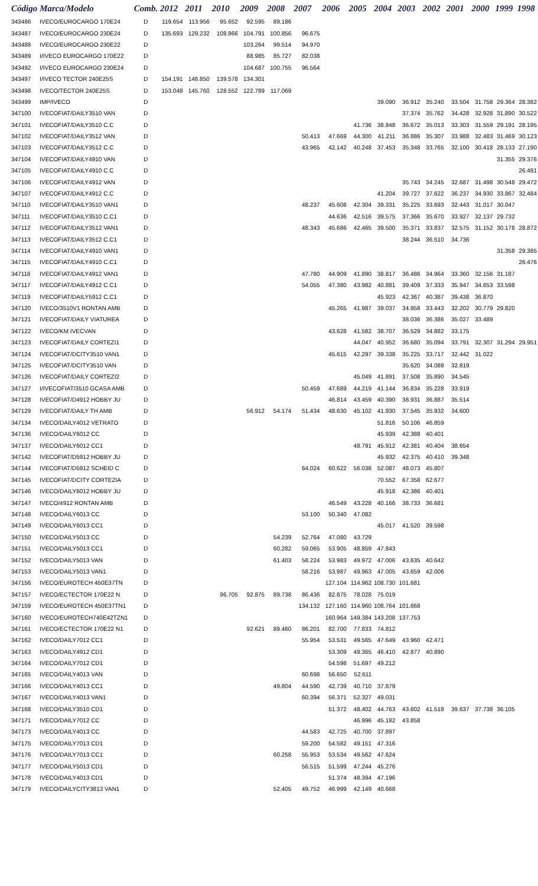| Código | Marca/Modelo | Comb. | 2012 | 2011 | 2010 | 2009 | 2008 | 2007 | 2006 | 2005 | 2004 | 2003 | 2002 | 2001 | 2000 | 1999 | 1998 |
| --- | --- | --- | --- | --- | --- | --- | --- | --- | --- | --- | --- | --- | --- | --- | --- | --- | --- |
| 343486 | IVECO/EUROCARGO 170E24 | D | 119.654 | 113.956 | 95.652 | 92.595 | 89.186 | | | | | | | | | | |
| 343487 | IVECO/EUROCARGO 230E24 | D | 135.693 | 129.232 | 108.866 | 104.791 | 100.856 | 96.675 | | | | | | | | | |
| 343488 | IVECO/EUROCARGO 230E22 | D | | | | 103.264 | 99.514 | 94.970 | | | | | | | | | |
| 343489 | I/IVECO EUROCARGO 170E22 | D | | | | 88.985 | 85.727 | 82.038 | | | | | | | | | |
| 343492 | I/IVECO EUROCARGO 230E24 | D | | | | 104.687 | 100.755 | 96.564 | | | | | | | | | |
| 343497 | I/IVECO TECTOR 240E25S | D | 154.191 | 146.850 | 139.578 | 134.301 | | | | | | | | | | | |
| 343498 | IVECO/TECTOR 240E25S | D | 153.048 | 145.760 | 128.552 | 122.789 | 117.069 | | | | | | | | | | |
| 343499 | IMP/IVECO | D | | | | | | | | | 39.090 | 36.912 | 35.240 | 33.504 | 31.758 | 29.364 | 28.382 |
| 347100 | IVECOFIAT/DAILY3510 VAN | D | | | | | | | | | | 37.374 | 35.762 | 34.428 | 32.928 | 31.890 | 30.522 |
| 347101 | IVECOFIAT/DAILY3510 C.C | D | | | | | | | | 41.736 | 38.848 | 36.672 | 35.013 | 33.303 | 31.559 | 29.191 | 28.195 |
| 347102 | IVECOFIAT/DAILY3512 VAN | D | | | | | | 50.413 | 47.669 | 44.300 | 41.211 | 36.886 | 35.307 | 33.988 | 32.483 | 31.469 | 30.123 |
| 347103 | IVECOFIAT/DAILY3512 C.C | D | | | | | | 43.965 | 42.142 | 40.248 | 37.453 | 35.348 | 33.765 | 32.100 | 30.418 | 28.133 | 27.190 |
| 347104 | IVECOFIAT/DAILY4910 VAN | D | | | | | | | | | | | | | | 31.355 | 29.376 |
| 347105 | IVECOFIAT/DAILY4910 C.C | D | | | | | | | | | | | | | | | 26.481 |
| 347106 | IVECOFIAT/DAILY4912 VAN | D | | | | | | | | | | 35.743 | 34.245 | 32.687 | 31.498 | 30.548 | 29.472 |
| 347107 | IVECOFIAT/DAILY4912 C.C | D | | | | | | | | | 41.204 | 39.727 | 37.622 | 36.237 | 34.930 | 33.867 | 32.484 |
| 347110 | IVECOFIAT/DAILY3510 VAN1 | D | | | | | | 48.237 | 45.608 | 42.304 | 39.331 | 35.225 | 33.693 | 32.443 | 31.017 | 30.047 | |
| 347111 | IVECOFIAT/DAILY3510 C.C1 | D | | | | | | | 44.636 | 42.516 | 39.575 | 37.366 | 35.670 | 33.927 | 32.137 | 29.732 | |
| 347112 | IVECOFIAT/DAILY3512 VAN1 | D | | | | | | 48.343 | 45.686 | 42.465 | 39.500 | 35.371 | 33.837 | 32.575 | 31.152 | 30.178 | 28.872 |
| 347113 | IVECOFIAT/DAILY3512 C.C1 | D | | | | | | | | | | 38.244 | 36.510 | 34.736 | | | |
| 347114 | IVECOFIAT/DAILY4910 VAN1 | D | | | | | | | | | | | | | | 31.358 | 29.385 |
| 347115 | IVECOFIAT/DAILY4910 C.C1 | D | | | | | | | | | | | | | | | 26.476 |
| 347116 | IVECOFIAT/DAILY4912 VAN1 | D | | | | | | 47.780 | 44.909 | 41.890 | 38.817 | 36.486 | 34.964 | 33.360 | 32.156 | 31.187 | |
| 347117 | IVECOFIAT/DAILY4912 C.C1 | D | | | | | | 54.055 | 47.380 | 43.982 | 40.881 | 39.409 | 37.333 | 35.947 | 34.653 | 33.598 | |
| 347119 | IVECOFIAT/DAILY5912 C.C1 | D | | | | | | | | | 45.923 | 42.367 | 40.387 | 39.438 | 36.870 | | |
| 347120 | IVECO/3510V1 RONTAN AMB | D | | | | | | | 45.265 | 41.987 | 39.037 | 34.958 | 33.443 | 32.202 | 30.779 | 29.820 | |
| 347121 | IVECOFIAT/DAILY VIATUREA | D | | | | | | | | | | 38.036 | 36.386 | 35.027 | 33.489 | | |
| 347122 | IVECO/KM IVECVAN | D | | | | | | | 43.628 | 41.582 | 38.707 | 36.529 | 34.882 | 33.175 | | | |
| 347123 | IVECOFIAT/DAILY CORTEZI1 | D | | | | | | | | 44.047 | 40.952 | 36.680 | 35.094 | 33.791 | 32.307 | 31.294 | 29.951 |
| 347124 | IVECOFIAT/DCITY3510 VAN1 | D | | | | | | | 45.615 | 42.297 | 39.338 | 35.225 | 33.717 | 32.442 | 31.022 | | |
| 347125 | IVECOFIAT/DCITY3510 VAN | D | | | | | | | | | | 35.620 | 34.088 | 32.819 | | | |
| 347126 | IVECOFIAT/DAILY CORTEZI2 | D | | | | | | | | 45.049 | 41.891 | 37.508 | 35.890 | 34.545 | | | |
| 347127 | I/IVECOFIAT/3510 GCASA AMB | D | | | | | | 50.459 | 47.689 | 44.219 | 41.144 | 36.834 | 35.228 | 33.919 | | | |
| 347128 | IVECOFIAT/D4912 HOBBY JU | D | | | | | | | 46.814 | 43.459 | 40.390 | 38.931 | 36.887 | 35.514 | | | |
| 347129 | IVECOFIAT/DAILY TH AMB | D | | | | 56.912 | 54.174 | 51.434 | 48.630 | 45.102 | 41.930 | 37.545 | 35.932 | 34.600 | | | |
| 347134 | IVECO/DAILY4012 VETRATO | D | | | | | | | | | 51.816 | 50.106 | 46.859 | | | | |
| 347136 | IVECO/DAILY6012 CC | D | | | | | | | | | 45.939 | 42.388 | 40.401 | | | | |
| 347137 | IVECO/DAILY6012 CC1 | D | | | | | | | | 48.791 | 45.912 | 42.381 | 40.404 | 38.654 | | | |
| 347142 | IVECOFIAT/D5912 HOBBY JU | D | | | | | | | | | 45.932 | 42.375 | 40.410 | 39.348 | | | |
| 347144 | IVECOFIAT/D5912 SCHEID C | D | | | | | | 64.024 | 60.622 | 56.038 | 52.087 | 48.073 | 45.807 | | | | |
| 347145 | IVECOFIAT/DCITY CORTEZIA | D | | | | | | | | | 70.552 | 67.358 | 62.677 | | | | |
| 347146 | IVECO/DAILY6012 HOBBY JU | D | | | | | | | | | 45.918 | 42.386 | 40.401 | | | | |
| 347147 | IVECO/4912 RONTAN AMB | D | | | | | | | 46.549 | 43.228 | 40.166 | 38.733 | 36.681 | | | | |
| 347148 | IVECO/DAILY6013 CC | D | | | | | | 53.100 | 50.340 | 47.082 | | | | | | | |
| 347149 | IVECO/DAILY6013 CC1 | D | | | | | | | | | 45.017 | 41.520 | 39.598 | | | | |
| 347150 | IVECO/DAILY5013 CC | D | | | | | 54.239 | 52.764 | 47.080 | 43.729 | | | | | | | |
| 347151 | IVECO/DAILY5013 CC1 | D | | | | | 60.282 | 59.065 | 53.905 | 48.859 | 47.843 | | | | | | |
| 347152 | IVECO/DAILY5013 VAN | D | | | | | 61.403 | 58.224 | 53.983 | 49.972 | 47.006 | 43.635 | 40.642 | | | | |
| 347153 | IVECO/DAILY5013 VAN1 | D | | | | | | 58.216 | 53.987 | 49.963 | 47.005 | 43.659 | 42.006 | | | | |
| 347156 | IVECO/EUROTECH 450E37TN | D | | | | | | | 127.104 | 114.962 | 108.730 | 101.681 | | | | | |
| 347157 | IVECO/ECTECTOR 170E22 N | D | | | 96.705 | 92.875 | 89.738 | 86.436 | 82.875 | 78.028 | 75.019 | | | | | | |
| 347159 | IVECO/EUROTECH 450E37TN1 | D | | | | | | 134.132 | 127.160 | 114.960 | 108.764 | 101.668 | | | | | |
| 347160 | IVECO/EUROTECH740E42TZN1 | D | | | | | | | 160.964 | 149.384 | 143.208 | 137.753 | | | | | |
| 347161 | IVECO/ECTECTOR 170E22 N1 | D | | | | 92.621 | 89.460 | 86.201 | 82.700 | 77.833 | 74.812 | | | | | | |
| 347162 | IVECO/DAILY7012 CC1 | D | | | | | | 55.954 | 53.531 | 49.565 | 47.649 | 43.960 | 42.471 | | | | |
| 347163 | IVECO/DAILY4912 CD1 | D | | | | | | | 53.309 | 49.365 | 46.410 | 42.877 | 40.890 | | | | |
| 347164 | IVECO/DAILY7012 CD1 | D | | | | | | | 54.598 | 51.697 | 49.212 | | | | | | |
| 347165 | IVECO/DAILY4013 VAN | D | | | | | | 60.698 | 56.650 | 52.611 | | | | | | | |
| 347166 | IVECO/DAILY4013 CC1 | D | | | | | 49.804 | 44.590 | 42.739 | 40.710 | 37.879 | | | | | | |
| 347167 | IVECO/DAILY4013 VAN1 | D | | | | | | 60.394 | 56.371 | 52.327 | 49.031 | | | | | | |
| 347168 | IVECO/DAILY3510 CD1 | D | | | | | | | 51.372 | 48.402 | 44.763 | 43.602 | 41.518 | 39.637 | 37.738 | 36.105 | |
| 347171 | IVECO/DAILY7012 CC | D | | | | | | | | 46.996 | 45.182 | 43.858 | | | | | |
| 347173 | IVECO/DAILY4013 CC | D | | | | | | 44.583 | 42.725 | 40.700 | 37.897 | | | | | | |
| 347175 | IVECO/DAILY7013 CD1 | D | | | | | | 59.200 | 54.582 | 49.151 | 47.316 | | | | | | |
| 347176 | IVECO/DAILY7013 CC1 | D | | | | | 60.258 | 55.953 | 53.534 | 49.562 | 47.624 | | | | | | |
| 347177 | IVECO/DAILY5013 CD1 | D | | | | | | 56.515 | 51.599 | 47.244 | 45.276 | | | | | | |
| 347178 | IVECO/DAILY4013 CD1 | D | | | | | | | 51.374 | 48.394 | 47.196 | | | | | | |
| 347179 | IVECO/DAILYCITY3813 VAN1 | D | | | | | 52.405 | 49.752 | 46.999 | 42.149 | 40.668 | | | | | | |